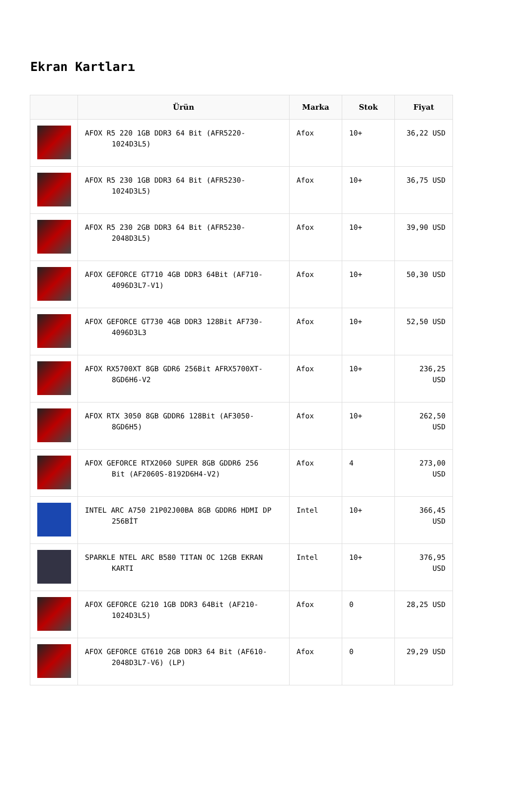Ekran Kartları
| | Ürün | Marka | Stok | Fiyat |
| --- | --- | --- | --- | --- |
| | AFOX R5 220 1GB DDR3 64 Bit (AFR5220- 1024D3L5) | Afox | 10+ | 36,22 USD |
| | AFOX R5 230 1GB DDR3 64 Bit (AFR5230- 1024D3L5) | Afox | 10+ | 36,75 USD |
| | AFOX R5 230 2GB DDR3 64 Bit (AFR5230- 2048D3L5) | Afox | 10+ | 39,90 USD |
| | AFOX GEFORCE GT710 4GB DDR3 64Bit (AF710- 4096D3L7-V1) | Afox | 10+ | 50,30 USD |
| | AFOX GEFORCE GT730 4GB DDR3 128Bit AF730- 4096D3L3 | Afox | 10+ | 52,50 USD |
| | AFOX RX5700XT 8GB GDR6 256Bit AFRX5700XT- 8GD6H6-V2 | Afox | 10+ | 236,25 USD |
| | AFOX RTX 3050 8GB GDDR6 128Bit (AF3050- 8GD6H5) | Afox | 10+ | 262,50 USD |
| | AFOX GEFORCE RTX2060 SUPER 8GB GDDR6 256 Bit (AF2060S-8192D6H4-V2) | Afox | 4 | 273,00 USD |
| | INTEL ARC A750 21P02J00BA 8GB GDDR6 HDMI DP 256BİT | Intel | 10+ | 366,45 USD |
| | SPARKLE NTEL ARC B580 TITAN OC 12GB EKRAN KARTI | Intel | 10+ | 376,95 USD |
| | AFOX GEFORCE G210 1GB DDR3 64Bit (AF210- 1024D3L5) | Afox | 0 | 28,25 USD |
| | AFOX GEFORCE GT610 2GB DDR3 64 Bit (AF610- 2048D3L7-V6) (LP) | Afox | 0 | 29,29 USD |